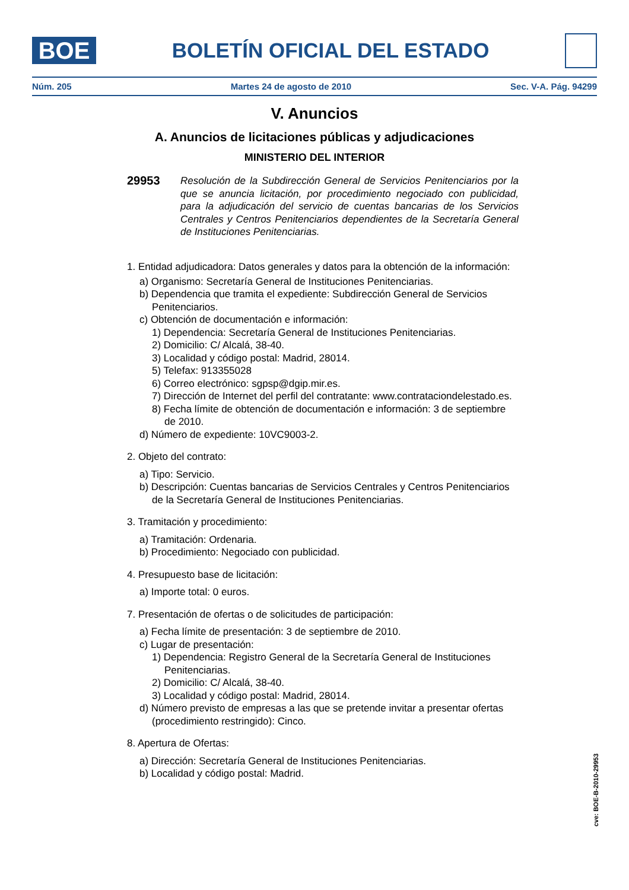BOE
BOLETÍN OFICIAL DEL ESTADO
Núm. 205 Martes 24 de agosto de 2010 Sec. V-A. Pág. 94299
V. Anuncios
A. Anuncios de licitaciones públicas y adjudicaciones
MINISTERIO DEL INTERIOR
29953 Resolución de la Subdirección General de Servicios Penitenciarios por la que se anuncia licitación, por procedimiento negociado con publicidad, para la adjudicación del servicio de cuentas bancarias de los Servicios Centrales y Centros Penitenciarios dependientes de la Secretaría General de Instituciones Penitenciarias.
1. Entidad adjudicadora: Datos generales y datos para la obtención de la información:
a) Organismo: Secretaría General de Instituciones Penitenciarias.
b) Dependencia que tramita el expediente: Subdirección General de Servicios Penitenciarios.
c) Obtención de documentación e información:
1) Dependencia: Secretaría General de Instituciones Penitenciarias.
2) Domicilio: C/ Alcalá, 38-40.
3) Localidad y código postal: Madrid, 28014.
5) Telefax: 913355028
6) Correo electrónico: sgpsp@dgip.mir.es.
7) Dirección de Internet del perfil del contratante: www.contrataciondelestado.es.
8) Fecha límite de obtención de documentación e información: 3 de septiembre de 2010.
d) Número de expediente: 10VC9003-2.
2. Objeto del contrato:
a) Tipo: Servicio.
b) Descripción: Cuentas bancarias de Servicios Centrales y Centros Penitenciarios de la Secretaría General de Instituciones Penitenciarias.
3. Tramitación y procedimiento:
a) Tramitación: Ordenaria.
b) Procedimiento: Negociado con publicidad.
4. Presupuesto base de licitación:
a) Importe total: 0 euros.
7. Presentación de ofertas o de solicitudes de participación:
a) Fecha límite de presentación: 3 de septiembre de 2010.
c) Lugar de presentación:
1) Dependencia: Registro General de la Secretaría General de Instituciones Penitenciarias.
2) Domicilio: C/ Alcalá, 38-40.
3) Localidad y código postal: Madrid, 28014.
d) Número previsto de empresas a las que se pretende invitar a presentar ofertas (procedimiento restringido): Cinco.
8. Apertura de Ofertas:
a) Dirección: Secretaría General de Instituciones Penitenciarias.
b) Localidad y código postal: Madrid.
cve: BOE-B-2010-29953